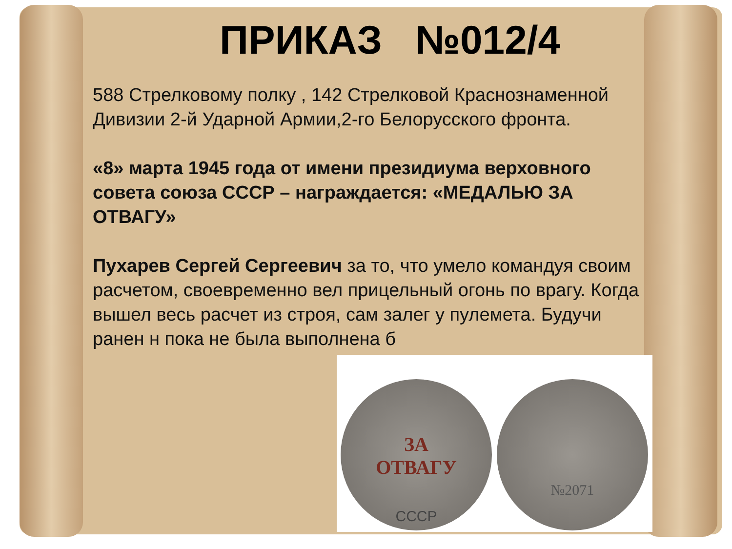ПРИКАЗ №012/4
588 Стрелковому полку , 142 Стрелковой Краснознаменной Дивизии 2-й Ударной Армии,2-го Белорусского фронта.
«8» марта 1945 года от имени президиума верховного совета союза СССР – награждается: «МЕДАЛЬЮ ЗА ОТВАГУ»
Пухарев Сергей Сергеевич за то, что умело командуя своим расчетом, своевременно вел прицельный огонь по врагу. Когда вышел весь расчет из строя, сам залег у пулемета. Будучи ранен н пока не была выполнена б
ЗА
ОТВАГУ
СССР
№2071